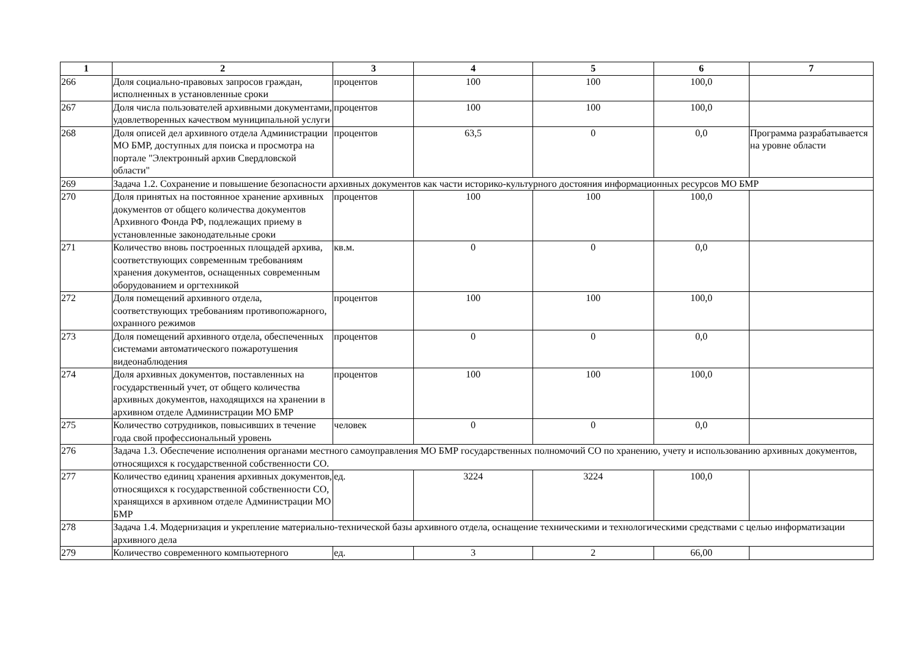| 1 | 2 | 3 | 4 | 5 | 6 | 7 |
| --- | --- | --- | --- | --- | --- | --- |
| 266 | Доля социально-правовых запросов граждан, исполненных в установленные сроки | процентов | 100 | 100 | 100,0 | |
| 267 | Доля числа пользователей архивными документами, удовлетворенных качеством муниципальной услуги | процентов | 100 | 100 | 100,0 | |
| 268 | Доля описей дел архивного отдела Администрации МО БМР, доступных для поиска и просмотра на портале "Электронный архив Свердловской области" | процентов | 63,5 | 0 | 0,0 | Программа разрабатывается на уровне области |
| 269 | Задача 1.2. Сохранение и повышение безопасности архивных документов как части историко-культурного достояния информационных ресурсов МО БМР | | | | | |
| 270 | Доля принятых на постоянное хранение архивных документов от общего количества документов Архивного Фонда РФ, подлежащих приему в установленные законодательные сроки | процентов | 100 | 100 | 100,0 | |
| 271 | Количество вновь построенных площадей архива, соответствующих современным требованиям хранения документов, оснащенных современным оборудованием и оргтехникой | кв.м. | 0 | 0 | 0,0 | |
| 272 | Доля помещений архивного отдела, соответствующих требованиям противопожарного, охранного режимов | процентов | 100 | 100 | 100,0 | |
| 273 | Доля помещений архивного отдела, обеспеченных системами автоматического пожаротушения видеонаблюдения | процентов | 0 | 0 | 0,0 | |
| 274 | Доля архивных документов, поставленных на государственный учет, от общего количества архивных документов, находящихся на хранении в архивном отделе Администрации МО БМР | процентов | 100 | 100 | 100,0 | |
| 275 | Количество сотрудников, повысивших в течение года свой профессиональный уровень | человек | 0 | 0 | 0,0 | |
| 276 | Задача 1.3. Обеспечение исполнения органами местного самоуправления МО БМР государственных полномочий СО по хранению, учету и использованию архивных документов, относящихся к государственной собственности СО. | | | | | |
| 277 | Количество единиц хранения архивных документов, относящихся к государственной собственности СО, хранящихся в архивном отделе Администрации МО БМР | ед. | 3224 | 3224 | 100,0 | |
| 278 | Задача 1.4. Модернизация и укрепление материально-технической базы архивного отдела, оснащение техническими и технологическими средствами с целью информатизации архивного дела | | | | | |
| 279 | Количество современного компьютерного | ед. | 3 | 2 | 66,00 | |